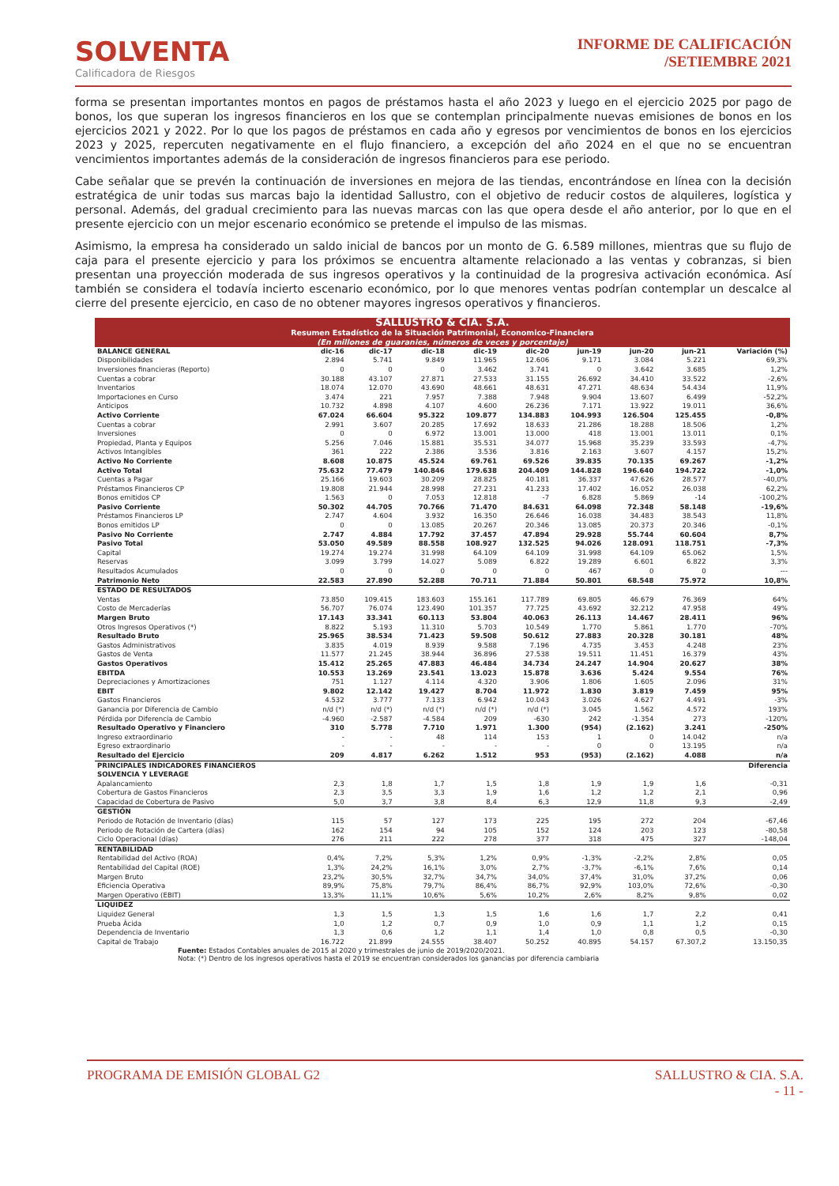SOLVENTA
Calificadora de Riesgos
INFORME DE CALIFICACIÓN
/SETIEMBRE 2021
forma se presentan importantes montos en pagos de préstamos hasta el año 2023 y luego en el ejercicio 2025 por pago de bonos, los que superan los ingresos financieros en los que se contemplan principalmente nuevas emisiones de bonos en los ejercicios 2021 y 2022. Por lo que los pagos de préstamos en cada año y egresos por vencimientos de bonos en los ejercicios 2023 y 2025, repercuten negativamente en el flujo financiero, a excepción del año 2024 en el que no se encuentran vencimientos importantes además de la consideración de ingresos financieros para ese periodo.
Cabe señalar que se prevén la continuación de inversiones en mejora de las tiendas, encontrándose en línea con la decisión estratégica de unir todas sus marcas bajo la identidad Sallustro, con el objetivo de reducir costos de alquileres, logística y personal. Además, del gradual crecimiento para las nuevas marcas con las que opera desde el año anterior, por lo que en el presente ejercicio con un mejor escenario económico se pretende el impulso de las mismas.
Asimismo, la empresa ha considerado un saldo inicial de bancos por un monto de G. 6.589 millones, mientras que su flujo de caja para el presente ejercicio y para los próximos se encuentra altamente relacionado a las ventas y cobranzas, si bien presentan una proyección moderada de sus ingresos operativos y la continuidad de la progresiva activación económica. Así también se considera el todavía incierto escenario económico, por lo que menores ventas podrían contemplar un descalce al cierre del presente ejercicio, en caso de no obtener mayores ingresos operativos y financieros.
| SALLUSTRO & CÍA. S.A. Resumen Estadístico de la Situación Patrimonial, Economico-Financiera (En millones de guaranies, números de veces y porcentaje) | | | | | | | | | |
| --- | --- | --- | --- | --- | --- | --- | --- | --- | --- |
| BALANCE GENERAL | dic-16 | dic-17 | dic-18 | dic-19 | dic-20 | jun-19 | jun-20 | jun-21 | Variación (%) |
| Disponibilidades | 2.894 | 5.741 | 9.849 | 11.965 | 12.606 | 9.171 | 3.084 | 5.221 | 69,3% |
| Inversiones financieras (Reporto) | 0 | 0 | 0 | 3.462 | 3.741 | 0 | 3.642 | 3.685 | 1,2% |
| Cuentas a cobrar | 30.188 | 43.107 | 27.871 | 27.533 | 31.155 | 26.692 | 34.410 | 33.522 | -2,6% |
| Inventarios | 18.074 | 12.070 | 43.690 | 48.661 | 48.631 | 47.271 | 48.634 | 54.434 | 11,9% |
| Importaciones en Curso | 3.474 | 221 | 7.957 | 7.388 | 7.948 | 9.904 | 13.607 | 6.499 | -52,2% |
| Anticipos | 10.732 | 4.898 | 4.107 | 4.600 | 26.236 | 7.171 | 13.922 | 19.011 | 36,6% |
| Activo Corriente | 67.024 | 66.604 | 95.322 | 109.877 | 134.883 | 104.993 | 126.504 | 125.455 | -0,8% |
| Cuentas a cobrar | 2.991 | 3.607 | 20.285 | 17.692 | 18.633 | 21.286 | 18.288 | 18.506 | 1,2% |
| Inversiones | 0 | 0 | 6.972 | 13.001 | 13.000 | 418 | 13.001 | 13.011 | 0,1% |
| Propiedad, Planta y Equipos | 5.256 | 7.046 | 15.881 | 35.531 | 34.077 | 15.968 | 35.239 | 33.593 | -4,7% |
| Activos Intangibles | 361 | 222 | 2.386 | 3.536 | 3.816 | 2.163 | 3.607 | 4.157 | 15,2% |
| Activo No Corriente | 8.608 | 10.875 | 45.524 | 69.761 | 69.526 | 39.835 | 70.135 | 69.267 | -1,2% |
| Activo Total | 75.632 | 77.479 | 140.846 | 179.638 | 204.409 | 144.828 | 196.640 | 194.722 | -1,0% |
| Cuentas a Pagar | 25.166 | 19.603 | 30.209 | 28.825 | 40.181 | 36.337 | 47.626 | 28.577 | -40,0% |
| Préstamos Financieros CP | 19.808 | 21.944 | 28.998 | 27.231 | 41.233 | 17.402 | 16.052 | 26.038 | 62,2% |
| Bonos emitidos CP | 1.563 | 0 | 7.053 | 12.818 | -7 | 6.828 | 5.869 | -14 | -100,2% |
| Pasivo Corriente | 50.302 | 44.705 | 70.766 | 71.470 | 84.631 | 64.098 | 72.348 | 58.148 | -19,6% |
| Préstamos Financieros LP | 2.747 | 4.604 | 3.932 | 16.350 | 26.646 | 16.038 | 34.483 | 38.543 | 11,8% |
| Bonos emitidos LP | 0 | 0 | 13.085 | 20.267 | 20.346 | 13.085 | 20.373 | 20.346 | -0,1% |
| Pasivo No Corriente | 2.747 | 4.884 | 17.792 | 37.457 | 47.894 | 29.928 | 55.744 | 60.604 | 8,7% |
| Pasivo Total | 53.050 | 49.589 | 88.558 | 108.927 | 132.525 | 94.026 | 128.091 | 118.751 | -7,3% |
| Capital | 19.274 | 19.274 | 31.998 | 64.109 | 64.109 | 31.998 | 64.109 | 65.062 | 1,5% |
| Reservas | 3.099 | 3.799 | 14.027 | 5.089 | 6.822 | 19.289 | 6.601 | 6.822 | 3,3% |
| Resultados Acumulados | 0 | 0 | 0 | 0 | 0 | 467 | 0 | 0 | --- |
| Patrimonio Neto | 22.583 | 27.890 | 52.288 | 70.711 | 71.884 | 50.801 | 68.548 | 75.972 | 10,8% |
| ESTADO DE RESULTADOS | | | | | | | | | |
| Ventas | 73.850 | 109.415 | 183.603 | 155.161 | 117.789 | 69.805 | 46.679 | 76.369 | 64% |
| Costo de Mercaderías | 56.707 | 76.074 | 123.490 | 101.357 | 77.725 | 43.692 | 32.212 | 47.958 | 49% |
| Margen Bruto | 17.143 | 33.341 | 60.113 | 53.804 | 40.063 | 26.113 | 14.467 | 28.411 | 96% |
| Otros Ingresos Operativos (*) | 8.822 | 5.193 | 11.310 | 5.703 | 10.549 | 1.770 | 5.861 | 1.770 | -70% |
| Resultado Bruto | 25.965 | 38.534 | 71.423 | 59.508 | 50.612 | 27.883 | 20.328 | 30.181 | 48% |
| Gastos Administrativos | 3.835 | 4.019 | 8.939 | 9.588 | 7.196 | 4.735 | 3.453 | 4.248 | 23% |
| Gastos de Venta | 11.577 | 21.245 | 38.944 | 36.896 | 27.538 | 19.511 | 11.451 | 16.379 | 43% |
| Gastos Operativos | 15.412 | 25.265 | 47.883 | 46.484 | 34.734 | 24.247 | 14.904 | 20.627 | 38% |
| EBITDA | 10.553 | 13.269 | 23.541 | 13.023 | 15.878 | 3.636 | 5.424 | 9.554 | 76% |
| Depreciaciones y Amortizaciones | 751 | 1.127 | 4.114 | 4.320 | 3.906 | 1.806 | 1.605 | 2.096 | 31% |
| EBIT | 9.802 | 12.142 | 19.427 | 8.704 | 11.972 | 1.830 | 3.819 | 7.459 | 95% |
| Gastos Financieros | 4.532 | 3.777 | 7.133 | 6.942 | 10.043 | 3.026 | 4.627 | 4.491 | -3% |
| Ganancia por Diferencia de Cambio | n/d (*) | n/d (*) | n/d (*) | n/d (*) | n/d (*) | 3.045 | 1.562 | 4.572 | 193% |
| Pérdida por Diferencia de Cambio | -4.960 | -2.587 | -4.584 | 209 | -630 | 242 | -1.354 | 273 | -120% |
| Resultado Operativo y Financiero | 310 | 5.778 | 7.710 | 1.971 | 1.300 | (954) | (2.162) | 3.241 | -250% |
| Ingreso extraordinario | - | - | 48 | 114 | 153 | 1 | 0 | 14.042 | n/a |
| Egreso extraordinario | - | - | - | - | - | 0 | 0 | 13.195 | n/a |
| Resultado del Ejercicio | 209 | 4.817 | 6.262 | 1.512 | 953 | (953) | (2.162) | 4.088 | n/a |
| PRINCIPALES INDICADORES FINANCIEROS | | | | | | | | | Diferencia |
| SOLVENCIA Y LEVERAGE | | | | | | | | | |
| Apalancamiento | 2,3 | 1,8 | 1,7 | 1,5 | 1,8 | 1,9 | 1,9 | 1,6 | -0,31 |
| Cobertura de Gastos Financieros | 2,3 | 3,5 | 3,3 | 1,9 | 1,6 | 1,2 | 1,2 | 2,1 | 0,96 |
| Capacidad de Cobertura de Pasivo | 5,0 | 3,7 | 3,8 | 8,4 | 6,3 | 12,9 | 11,8 | 9,3 | -2,49 |
| GESTIÓN | | | | | | | | | |
| Periodo de Rotación de Inventario (días) | 115 | 57 | 127 | 173 | 225 | 195 | 272 | 204 | -67,46 |
| Periodo de Rotación de Cartera (días) | 162 | 154 | 94 | 105 | 152 | 124 | 203 | 123 | -80,58 |
| Ciclo Operacional (días) | 276 | 211 | 222 | 278 | 377 | 318 | 475 | 327 | -148,04 |
| RENTABILIDAD | | | | | | | | | |
| Rentabilidad del Activo (ROA) | 0,4% | 7,2% | 5,3% | 1,2% | 0,9% | -1,3% | -2,2% | 2,8% | 0,05 |
| Rentabilidad del Capital (ROE) | 1,3% | 24,2% | 16,1% | 3,0% | 2,7% | -3,7% | -6,1% | 7,6% | 0,14 |
| Margen Bruto | 23,2% | 30,5% | 32,7% | 34,7% | 34,0% | 37,4% | 31,0% | 37,2% | 0,06 |
| Eficiencia Operativa | 89,9% | 75,8% | 79,7% | 86,4% | 86,7% | 92,9% | 103,0% | 72,6% | -0,30 |
| Margen Operativo (EBIT) | 13,3% | 11,1% | 10,6% | 5,6% | 10,2% | 2,6% | 8,2% | 9,8% | 0,02 |
| LIQUIDEZ | | | | | | | | | |
| Liquidez General | 1,3 | 1,5 | 1,3 | 1,5 | 1,6 | 1,6 | 1,7 | 2,2 | 0,41 |
| Prueba Ácida | 1,0 | 1,2 | 0,7 | 0,9 | 1,0 | 0,9 | 1,1 | 1,2 | 0,15 |
| Dependencia de Inventario | 1,3 | 0,6 | 1,2 | 1,1 | 1,4 | 1,0 | 0,8 | 0,5 | -0,30 |
| Capital de Trabajo | 16.722 | 21.899 | 24.555 | 38.407 | 50.252 | 40.895 | 54.157 | 67.307,2 | 13.150,35 |
Fuente: Estados Contables anuales de 2015 al 2020 y trimestrales de junio de 2019/2020/2021.
Nota: (*) Dentro de los ingresos operativos hasta el 2019 se encuentran considerados los ganancias por diferencia cambiaria
PROGRAMA DE EMISIÓN GLOBAL G2 SALLUSTRO & CIA. S.A.
- 11 -